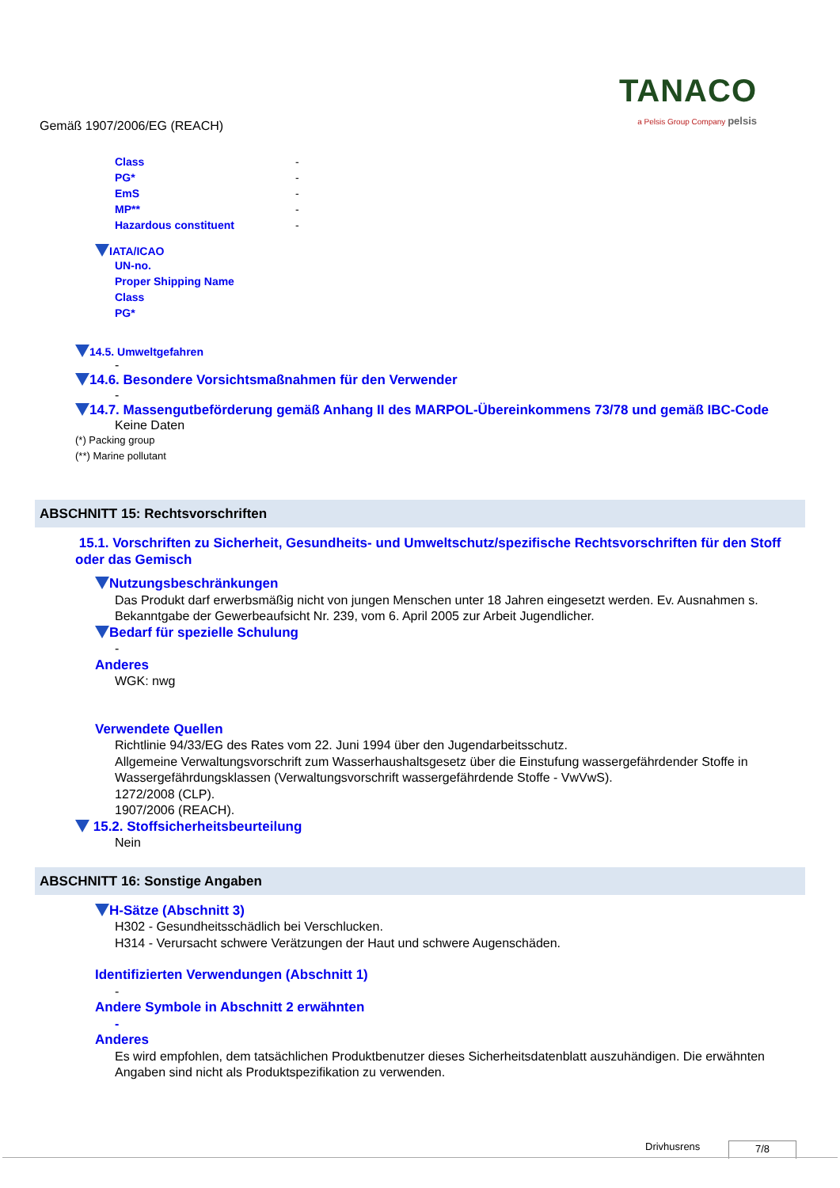TANACO
a Pelsis Group Company pelsis
Gemäß 1907/2006/EG (REACH)
Class -
PG* -
EmS -
MP** -
Hazardous constituent -
IATA/ICAO
UN-no.
Proper Shipping Name
Class
PG*
14.5. Umweltgefahren
-
14.6. Besondere Vorsichtsmaßnahmen für den Verwender
-
14.7. Massengutbeförderung gemäß Anhang II des MARPOL-Übereinkommens 73/78 und gemäß IBC-Code
Keine Daten
(*) Packing group
(**) Marine pollutant
ABSCHNITT 15: Rechtsvorschriften
15.1. Vorschriften zu Sicherheit, Gesundheits- und Umweltschutz/spezifische Rechtsvorschriften für den Stoff oder das Gemisch
Nutzungsbeschränkungen
Das Produkt darf erwerbsmäßig nicht von jungen Menschen unter 18 Jahren eingesetzt werden. Ev. Ausnahmen s. Bekanntgabe der Gewerbeaufsicht Nr. 239, vom 6. April 2005 zur Arbeit Jugendlicher.
Bedarf für spezielle Schulung
-
Anderes
WGK: nwg
Verwendete Quellen
Richtlinie 94/33/EG des Rates vom 22. Juni 1994 über den Jugendarbeitsschutz.
Allgemeine Verwaltungsvorschrift zum Wasserhaushaltsgesetz über die Einstufung wassergefährdender Stoffe in Wassergefährdungsklassen (Verwaltungsvorschrift wassergefährdende Stoffe - VwVwS).
1272/2008 (CLP).
1907/2006 (REACH).
15.2. Stoffsicherheitsbeurteilung
Nein
ABSCHNITT 16: Sonstige Angaben
H-Sätze (Abschnitt 3)
H302 - Gesundheitsschädlich bei Verschlucken.
H314 - Verursacht schwere Verätzungen der Haut und schwere Augenschäden.
Identifizierten Verwendungen (Abschnitt 1)
-
Andere Symbole in Abschnitt 2 erwähnten
-
Anderes
Es wird empfohlen, dem tatsächlichen Produktbenutzer dieses Sicherheitsdatenblatt auszuhändigen. Die erwähnten Angaben sind nicht als Produktspezifikation zu verwenden.
Drivhusrens 7/8